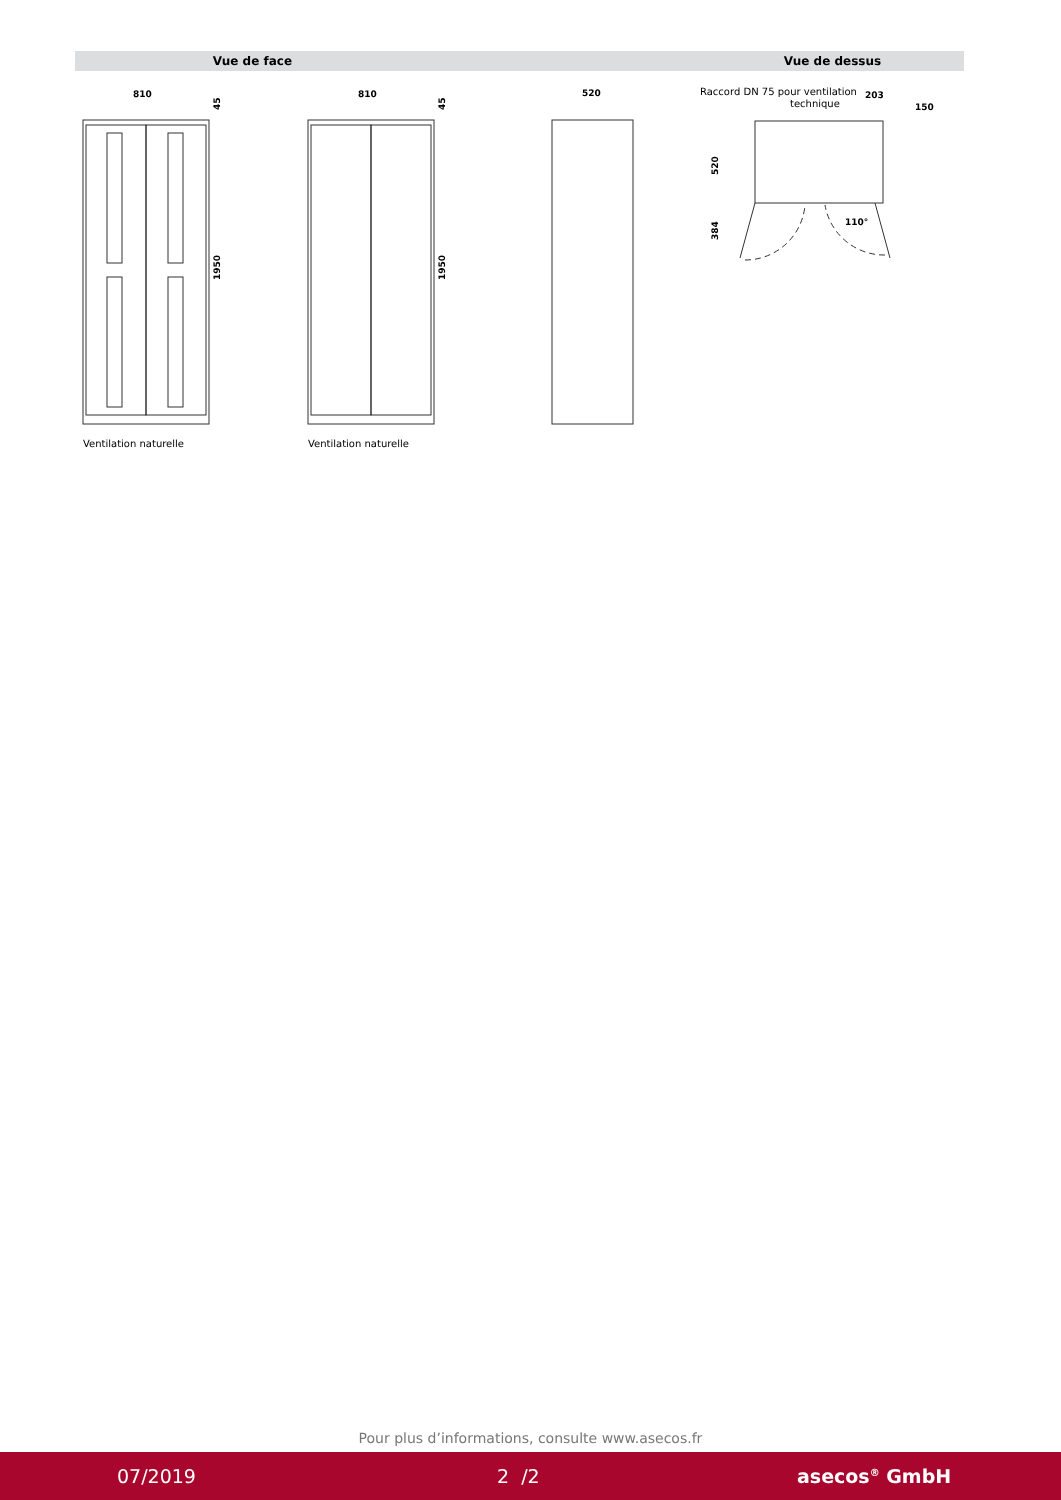Vue de face Vue de dessus
810
810
520
203
150
1950
1950
520
384
110°
45
45
Ventilation naturelle
Ventilation naturelle
Raccord DN 75 pour ventilation
technique
Pour plus d’informations, consulte www.asecos.fr
07/2019 2 /2 asecos<sup>®</sup> GmbH